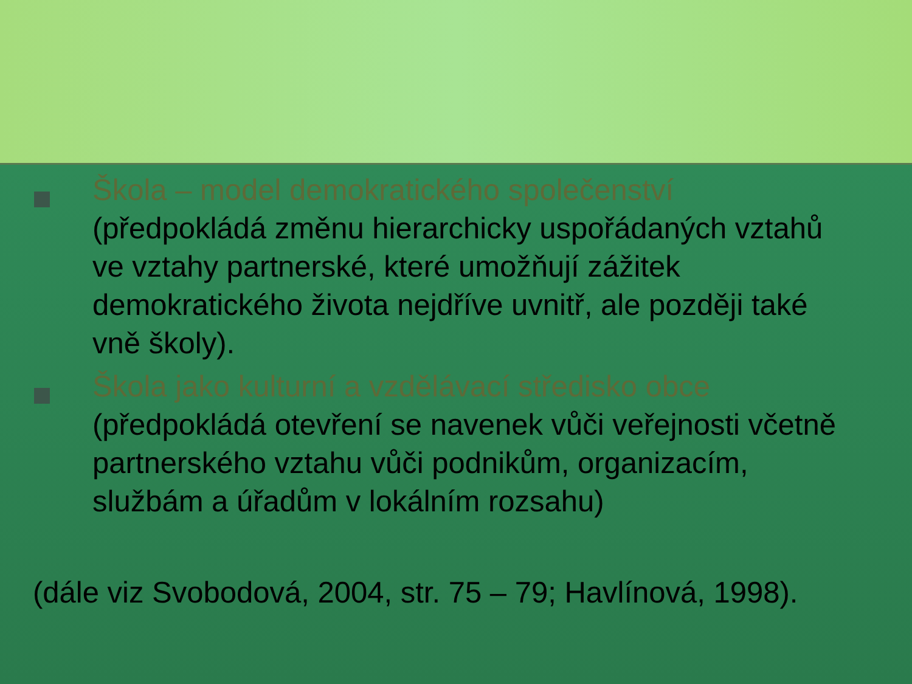Škola – model demokratického společenství (předpokládá změnu hierarchicky uspořádaných vztahů ve vztahy partnerské, které umožňují zážitek demokratického života nejdříve uvnitř, ale později také vně školy).
Škola jako kulturní a vzdělávací středisko obce (předpokládá otevření se navenek vůči veřejnosti včetně partnerského vztahu vůči podnikům, organizacím, službám a úřadům v lokálním rozsahu)
(dále viz Svobodová, 2004, str. 75 – 79; Havlínová, 1998).